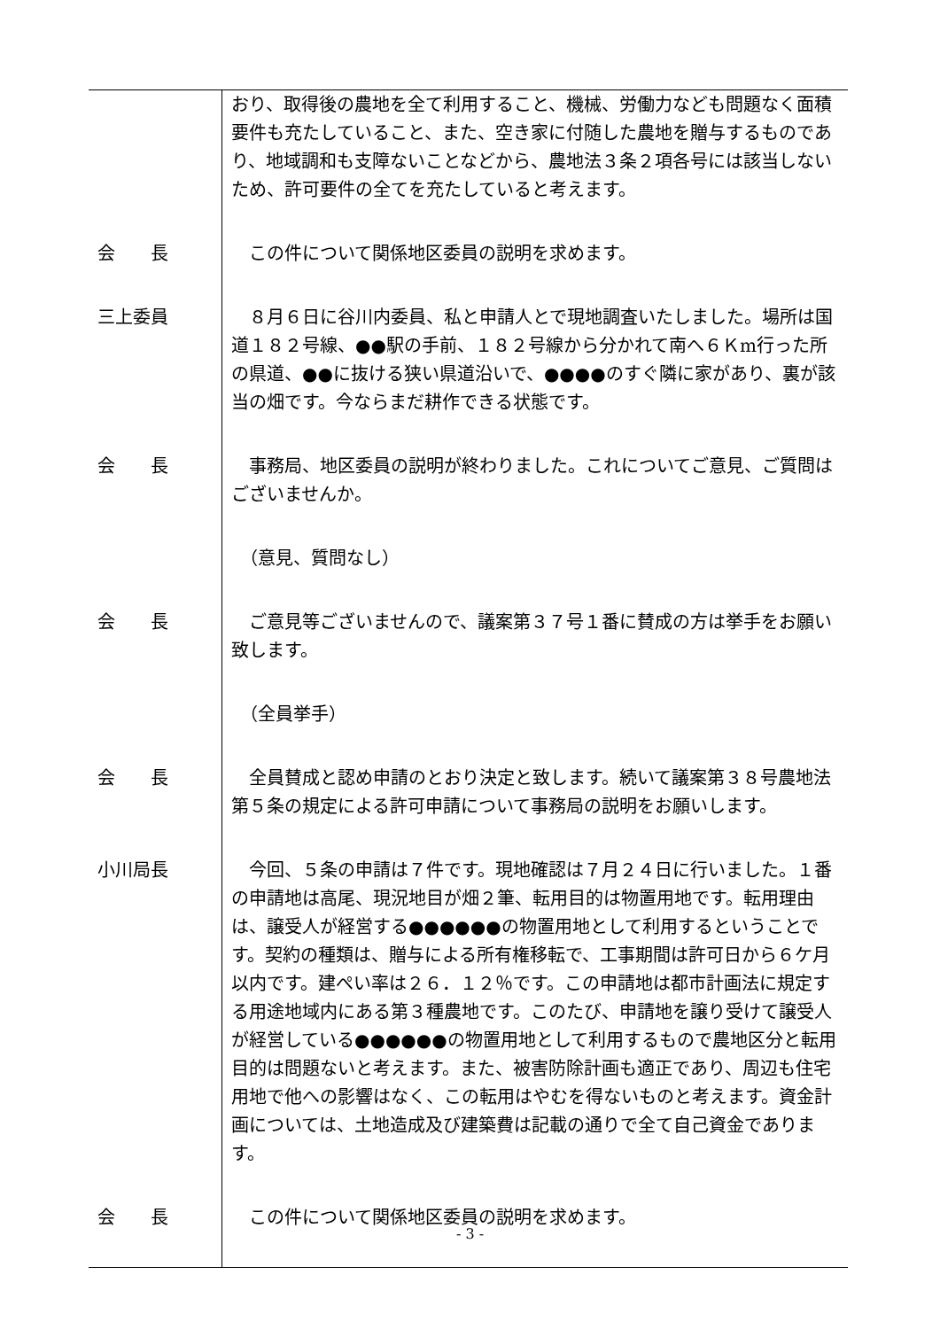| | おり、取得後の農地を全て利用すること、機械、労働力なども問題なく面積要件も充たしていること、また、空き家に付随した農地を贈与するものであり、地域調和も支障ないことなどから、農地法３条２項各号には該当しないため、許可要件の全てを充たしていると考えます。 |
| 会 長 | この件について関係地区委員の説明を求めます。 |
| 三上委員 | ８月６日に谷川内委員、私と申請人とで現地調査いたしました。場所は国道１８２号線、●●駅の手前、１８２号線から分かれて南へ６Ｋm行った所の県道、●●に抜ける狭い県道沿いで、●●●●のすぐ隣に家があり、裏が該当の畑です。今ならまだ耕作できる状態です。 |
| 会 長 | 事務局、地区委員の説明が終わりました。これについてご意見、ご質問はございませんか。 |
| | （意見、質問なし） |
| 会 長 | ご意見等ございませんので、議案第３７号１番に賛成の方は挙手をお願い致します。 |
| | （全員挙手） |
| 会 長 | 全員賛成と認め申請のとおり決定と致します。続いて議案第３８号農地法第５条の規定による許可申請について事務局の説明をお願いします。 |
| 小川局長 | 今回、５条の申請は７件です。現地確認は７月２４日に行いました。１番の申請地は高尾、現況地目が畑２筆、転用目的は物置用地です。転用理由は、譲受人が経営する●●●●●●の物置用地として利用するということです。契約の種類は、贈与による所有権移転で、工事期間は許可日から６ケ月以内です。建ぺい率は２６．１２％です。この申請地は都市計画法に規定する用途地域内にある第３種農地です。このたび、申請地を譲り受けて譲受人が経営している●●●●●●の物置用地として利用するもので農地区分と転用目的は問題ないと考えます。また、被害防除計画も適正であり、周辺も住宅用地で他への影響はなく、この転用はやむを得ないものと考えます。資金計画については、土地造成及び建築費は記載の通りで全て自己資金であります。 |
| 会 長 | この件について関係地区委員の説明を求めます。 |
- 3 -